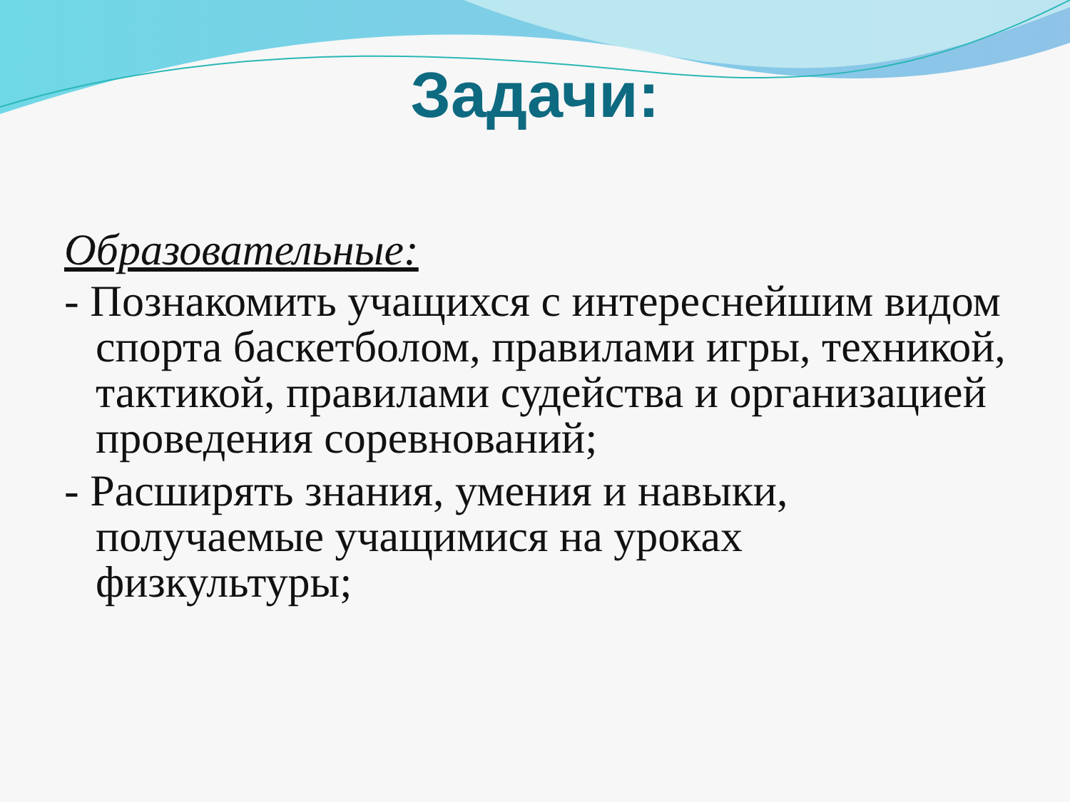Задачи:
Образовательные:
- Познакомить учащихся с интереснейшим видом спорта баскетболом, правилами игры, техникой, тактикой, правилами судейства и организацией проведения соревнований;
- Расширять знания, умения и навыки, получаемые учащимися на уроках физкультуры;